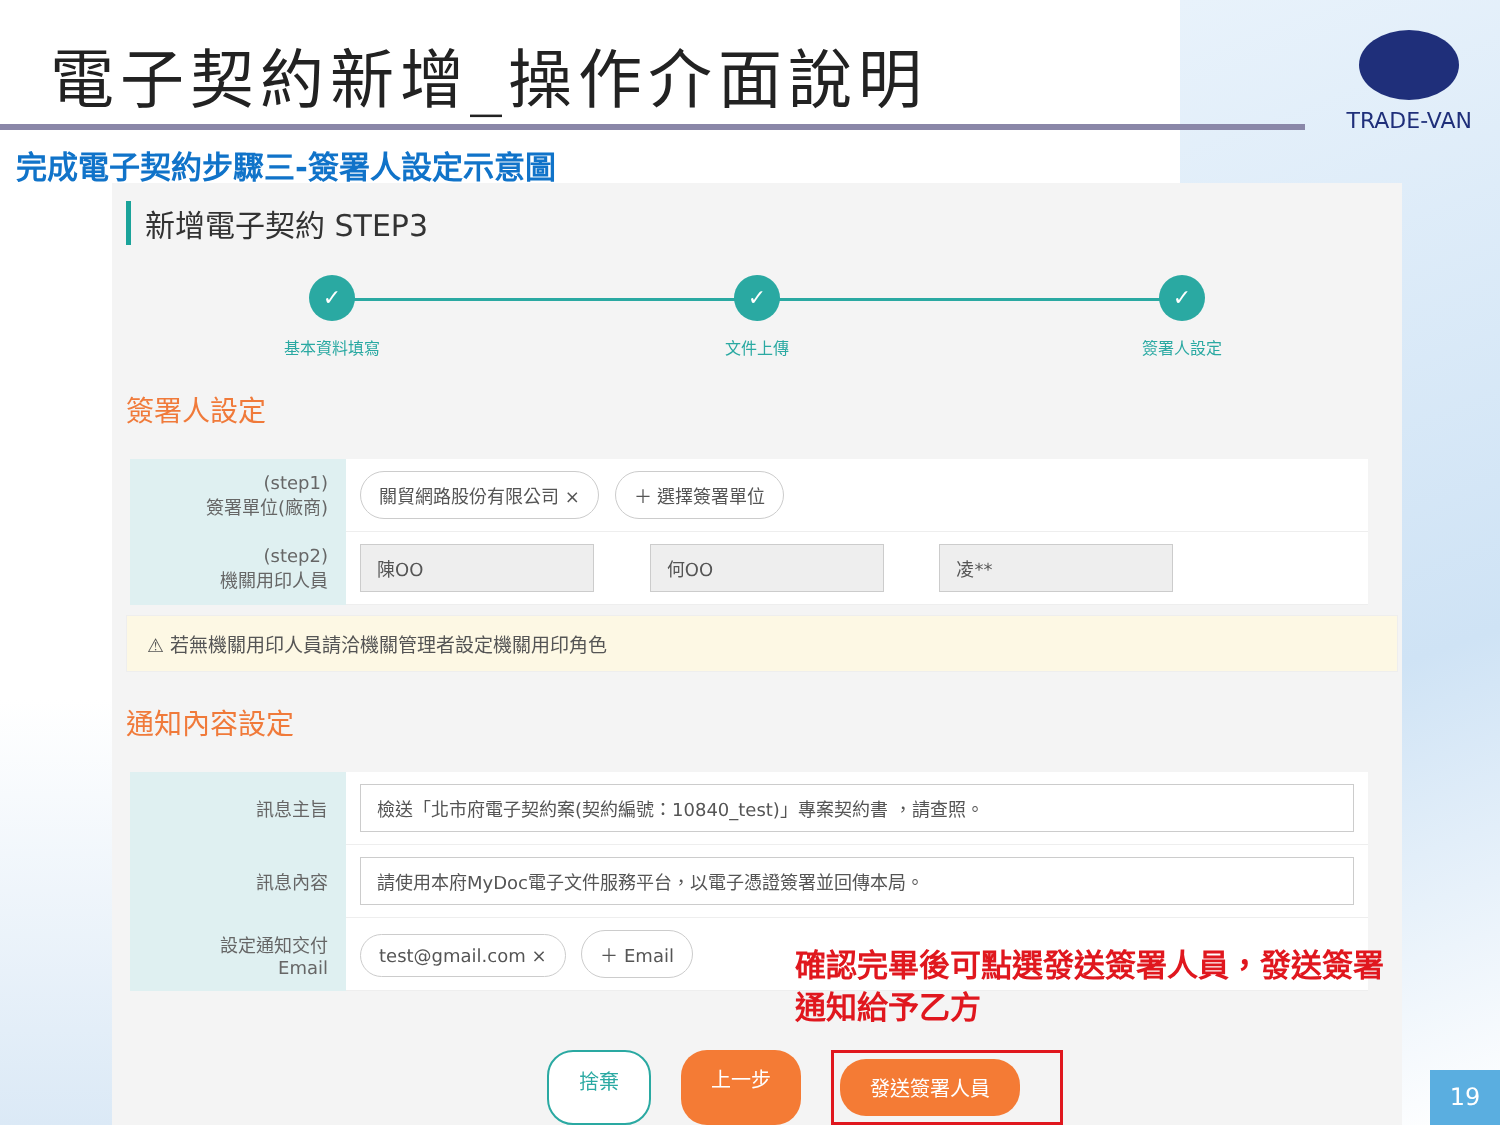電子契約新增_操作介面說明
TRADE-VAN
完成電子契約步驟三-簽署人設定示意圖
新增電子契約 STEP3
✓
基本資料填寫
✓
文件上傳
✓
簽署人設定
簽署人設定
| (step1) 簽署單位(廠商) | 關貿網路股份有限公司 × ＋ 選擇簽署單位 |
| (step2) 機關用印人員 | 陳OO 何OO 凌** |
⚠ 若無機關用印人員請洽機關管理者設定機關用印角色
通知內容設定
| 訊息主旨 | 檢送「北市府電子契約案(契約編號：10840_test)」專案契約書 ，請查照。 |
| 訊息內容 | 請使用本府MyDoc電子文件服務平台，以電子憑證簽署並回傳本局。 |
| 設定通知交付 Email | test@gmail.com × ＋ Email |
確認完畢後可點選發送簽署人員，發送簽署通知給予乙方
捨棄 上一步 發送簽署人員
19